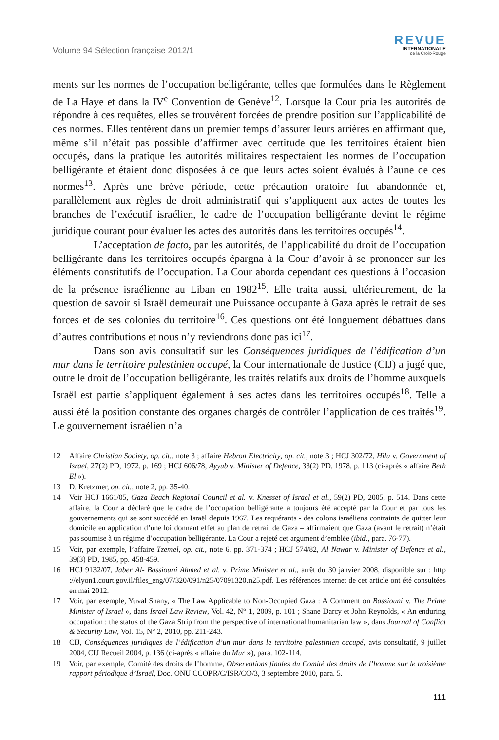Volume 94 Sélection française 2012/1
REVUE
INTERNATIONALE
de la Croix-Rouge
ments sur les normes de l’occupation belligérante, telles que formulées dans le Règlement de La Haye et dans la IV<sup>e</sup> Convention de Genève<sup>12</sup>. Lorsque la Cour pria les autorités de répondre à ces requêtes, elles se trouvèrent forcées de prendre position sur l’applicabilité de ces normes. Elles tentèrent dans un premier temps d’assurer leurs arrières en affirmant que, même s’il n’était pas possible d’affirmer avec certitude que les territoires étaient bien occupés, dans la pratique les autorités militaires respectaient les normes de l’occupation belligérante et étaient donc disposées à ce que leurs actes soient évalués à l’aune de ces normes<sup>13</sup>. Après une brève période, cette précaution oratoire fut abandonnée et, parallèlement aux règles de droit administratif qui s’appliquent aux actes de toutes les branches de l’exécutif israélien, le cadre de l’occupation belligérante devint le régime juridique courant pour évaluer les actes des autorités dans les territoires occupés<sup>14</sup>.
L’acceptation de facto, par les autorités, de l’applicabilité du droit de l’occupation belligérante dans les territoires occupés épargna à la Cour d’avoir à se prononcer sur les éléments constitutifs de l’occupation. La Cour aborda cependant ces questions à l’occasion de la présence israélienne au Liban en 1982<sup>15</sup>. Elle traita aussi, ultérieurement, de la question de savoir si Israël demeurait une Puissance occupante à Gaza après le retrait de ses forces et de ses colonies du territoire<sup>16</sup>. Ces questions ont été longuement débattues dans d’autres contributions et nous n’y reviendrons donc pas ici<sup>17</sup>.
Dans son avis consultatif sur les Conséquences juridiques de l’édification d’un mur dans le territoire palestinien occupé, la Cour internationale de Justice (CIJ) a jugé que, outre le droit de l’occupation belligérante, les traités relatifs aux droits de l’homme auxquels Israël est partie s’appliquent également à ses actes dans les territoires occupés<sup>18</sup>. Telle a aussi été la position constante des organes chargés de contrôler l’application de ces traités<sup>19</sup>. Le gouvernement israélien n’a
12 Affaire Christian Society, op. cit., note 3 ; affaire Hebron Electricity, op. cit., note 3 ; HCJ 302/72, Hilu v. Government of Israel, 27(2) PD, 1972, p. 169 ; HCJ 606/78, Ayyub v. Minister of Defence, 33(2) PD, 1978, p. 113 (ci-après « affaire Beth El »).
13 D. Kretzmer, op. cit., note 2, pp. 35-40.
14 Voir HCJ 1661/05, Gaza Beach Regional Council et al. v. Knesset of Israel et al., 59(2) PD, 2005, p. 514. Dans cette affaire, la Cour a déclaré que le cadre de l’occupation belligérante a toujours été accepté par la Cour et par tous les gouvernements qui se sont succédé en Israël depuis 1967. Les requérants - des colons israéliens contraints de quitter leur domicile en application d’une loi donnant effet au plan de retrait de Gaza – affirmaient que Gaza (avant le retrait) n’était pas soumise à un régime d’occupation belligérante. La Cour a rejeté cet argument d’emblée (ibid., para. 76-77).
15 Voir, par exemple, l’affaire Tzemel, op. cit., note 6, pp. 371-374 ; HCJ 574/82, Al Nawar v. Minister of Defence et al., 39(3) PD, 1985, pp. 458-459.
16 HCJ 9132/07, Jaber Al- Bassiouni Ahmed et al. v. Prime Minister et al., arrêt du 30 janvier 2008, disponible sur : http ://elyon1.court.gov.il/files_eng/07/320/091/n25/07091320.n25.pdf. Les références internet de cet article ont été consultées en mai 2012.
17 Voir, par exemple, Yuval Shany, « The Law Applicable to Non-Occupied Gaza : A Comment on Bassiouni v. The Prime Minister of Israel », dans Israel Law Review, Vol. 42, N° 1, 2009, p. 101 ; Shane Darcy et John Reynolds, « An enduring occupation : the status of the Gaza Strip from the perspective of international humanitarian law », dans Journal of Conflict & Security Law, Vol. 15, N° 2, 2010, pp. 211-243.
18 CIJ, Conséquences juridiques de l’édification d’un mur dans le territoire palestinien occupé, avis consultatif, 9 juillet 2004, CIJ Recueil 2004, p. 136 (ci-après « affaire du Mur »), para. 102-114.
19 Voir, par exemple, Comité des droits de l’homme, Observations finales du Comité des droits de l’homme sur le troisième rapport périodique d’Israël, Doc. ONU CCOPR/C/ISR/CO/3, 3 septembre 2010, para. 5.
111